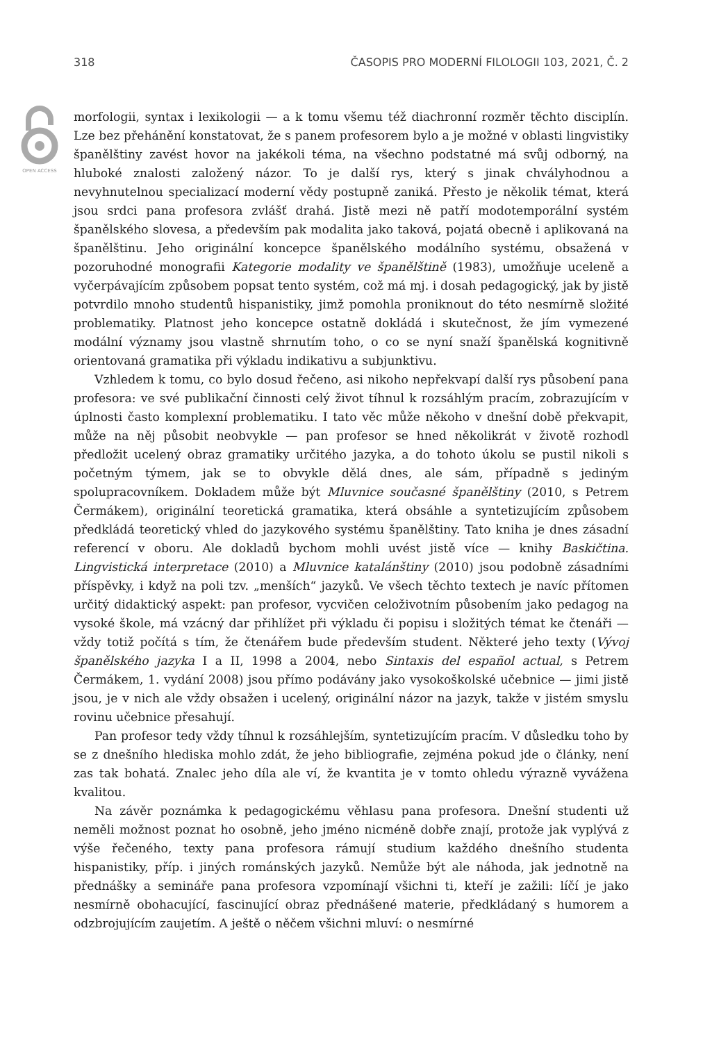318 ČASOPIS PRO MODERNÍ FILOLOGII 103, 2021, Č. 2
OPEN ACCESS
morfologii, syntax i lexikologii — a k tomu všemu též diachronní rozměr těchto disciplín. Lze bez přehánění konstatovat, že s panem profesorem bylo a je možné v oblasti lingvistiky španělštiny zavést hovor na jakékoli téma, na všechno podstatné má svůj odborný, na hluboké znalosti založený názor. To je další rys, který s jinak chvályhodnou a nevyhnutelnou specializací moderní vědy postupně zaniká. Přesto je několik témat, která jsou srdci pana profesora zvlášť drahá. Jistě mezi ně patří modotemporální systém španělského slovesa, a především pak modalita jako taková, pojatá obecně i aplikovaná na španělštinu. Jeho originální koncepce španělského modálního systému, obsažená v pozoruhodné monografii Kategorie modality ve španělštině (1983), umožňuje uceleně a vyčerpávajícím způsobem popsat tento systém, což má mj. i dosah pedagogický, jak by jistě potvrdilo mnoho studentů hispanistiky, jimž pomohla proniknout do této nesmírně složité problematiky. Platnost jeho koncepce ostatně dokládá i skutečnost, že jím vymezené modální významy jsou vlastně shrnutím toho, o co se nyní snaží španělská kognitivně orientovaná gramatika při výkladu indikativu a subjunktivu.
Vzhledem k tomu, co bylo dosud řečeno, asi nikoho nepřekvapí další rys působení pana profesora: ve své publikační činnosti celý život tíhnul k rozsáhlým pracím, zobrazujícím v úplnosti často komplexní problematiku. I tato věc může někoho v dnešní době překvapit, může na něj působit neobvykle — pan profesor se hned několikrát v životě rozhodl předložit ucelený obraz gramatiky určitého jazyka, a do tohoto úkolu se pustil nikoli s početným týmem, jak se to obvykle dělá dnes, ale sám, případně s jediným spolupracovníkem. Dokladem může být Mluvnice současné španělštiny (2010, s Petrem Čermákem), originální teoretická gramatika, která obsáhle a syntetizujícím způsobem předkládá teoretický vhled do jazykového systému španělštiny. Tato kniha je dnes zásadní referencí v oboru. Ale dokladů bychom mohli uvést jistě více — knihy Baskičtina. Lingvistická interpretace (2010) a Mluvnice katalánštiny (2010) jsou podobně zásadními příspěvky, i když na poli tzv. „menších“ jazyků. Ve všech těchto textech je navíc přítomen určitý didaktický aspekt: pan profesor, vycvičen celoživotním působením jako pedagog na vysoké škole, má vzácný dar přihlížet při výkladu či popisu i složitých témat ke čtenáři — vždy totiž počítá s tím, že čtenářem bude především student. Některé jeho texty (Vývoj španělského jazyka I a II, 1998 a 2004, nebo Sintaxis del español actual, s Petrem Čermákem, 1. vydání 2008) jsou přímo podávány jako vysokoškolské učebnice — jimi jistě jsou, je v nich ale vždy obsažen i ucelený, originální názor na jazyk, takže v jistém smyslu rovinu učebnice přesahují.
Pan profesor tedy vždy tíhnul k rozsáhlejším, syntetizujícím pracím. V důsledku toho by se z dnešního hlediska mohlo zdát, že jeho bibliografie, zejména pokud jde o články, není zas tak bohatá. Znalec jeho díla ale ví, že kvantita je v tomto ohledu výrazně vyvážena kvalitou.
Na závěr poznámka k pedagogickému věhlasu pana profesora. Dnešní studenti už neměli možnost poznat ho osobně, jeho jméno nicméně dobře znají, protože jak vyplývá z výše řečeného, texty pana profesora rámují studium každého dnešního studenta hispanistiky, příp. i jiných románských jazyků. Nemůže být ale náhoda, jak jednotně na přednášky a semináře pana profesora vzpomínají všichni ti, kteří je zažili: líčí je jako nesmírně obohacující, fascinující obraz přednášené materie, předkládaný s humorem a odzbrojujícím zaujetím. A ještě o něčem všichni mluví: o nesmírné